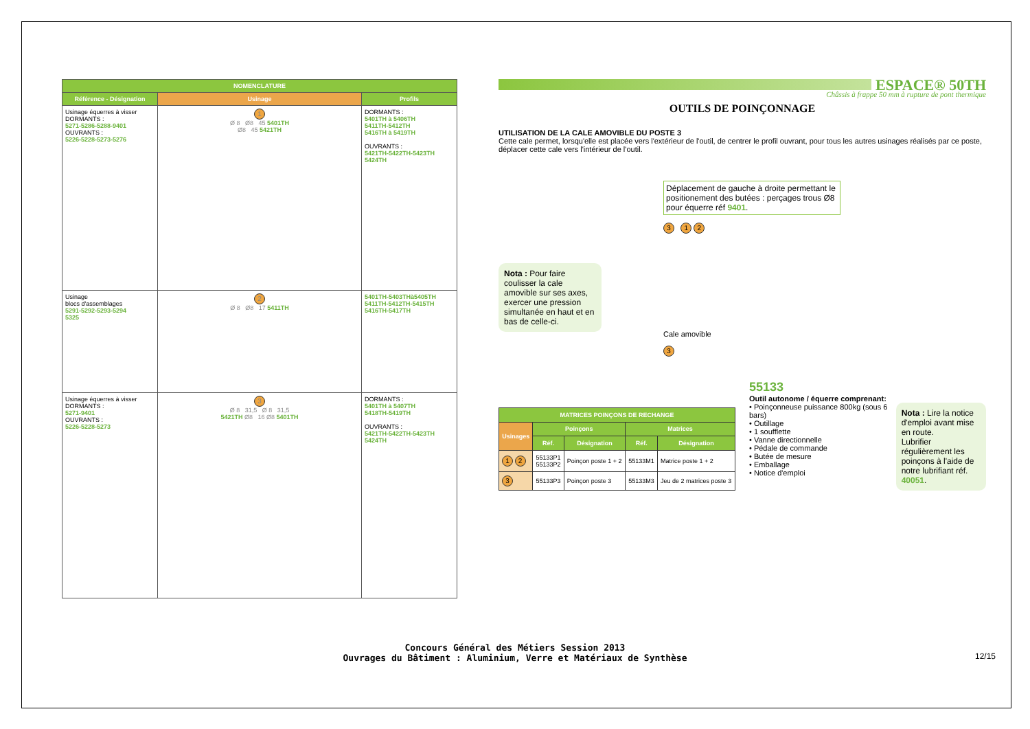| NOMENCLATURE | | |
| --- | --- | --- |
| Référence - Désignation | Usinage | Profils |
| Usinage équerres à visser DORMANTS : 5271-5286-5288-9401 OUVRANTS : 5226-5228-5273-5276 | 1 Ø 8 Ø8 45 5401TH Ø8 45 5421TH | DORMANTS : 5401TH à 5406TH 5411TH-5412TH 5416TH à 5419TH OUVRANTS : 5421TH-5422TH-5423TH 5424TH |
| Usinage blocs d'assemblages 5291-5292-5293-5294 5325 | 2 Ø 8 Ø8 17 5411TH | 5401TH-5403THà5405TH 5411TH-5412TH-5415TH 5416TH-5417TH |
| Usinage équerres à visser DORMANTS : 5271-9401 OUVRANTS : 5226-5228-5273 | 3 Ø 8 31,5 Ø 8 31,5 5421TH Ø8 16 Ø8 5401TH | DORMANTS : 5401TH à 5407TH 5418TH-5419TH OUVRANTS : 5421TH-5422TH-5423TH 5424TH |
ESPACE® 50TH
Châssis à frappe 50 mm à rupture de pont thermique
OUTILS DE POINÇONNAGE
UTILISATION DE LA CALE AMOVIBLE DU POSTE 3
Cette cale permet, lorsqu'elle est placée vers l'extérieur de l'outil, de centrer le profil ouvrant, pour tous les autres usinages réalisés par ce poste, déplacer cette cale vers l'intérieur de l'outil.
Nota : Pour faire coulisser la cale amovible sur ses axes, exercer une pression simultanée en haut et en bas de celle-ci.
Déplacement de gauche à droite permettant le positionement des butées : perçages trous Ø8 pour équerre réf 9401.
3 1 2
Cale amovible
3
| MATRICES POINÇONS DE RECHANGE | | | | |
| --- | --- | --- | --- | --- |
| Usinages | Poinçons | | Matrices | |
| | Réf. | Désignation | Réf. | Désignation |
| 1 2 | 55133P1 55133P2 | Poinçon poste 1 + 2 | 55133M1 | Matrice poste 1 + 2 |
| 3 | 55133P3 | Poinçon poste 3 | 55133M3 | Jeu de 2 matrices poste 3 |
55133
Outil autonome / équerre comprenant:
• Poinçonneuse puissance 800kg (sous 6 bars)
• Outillage
• 1 soufflette
• Vanne directionnelle
• Pédale de commande
• Butée de mesure
• Emballage
• Notice d'emploi
Nota : Lire la notice d'emploi avant mise en route.
Lubrifier régulièrement les poinçons à l'aide de notre lubrifiant réf. 40051.
Concours Général des Métiers Session 2013
Ouvrages du Bâtiment : Aluminium, Verre et Matériaux de Synthèse
12/15